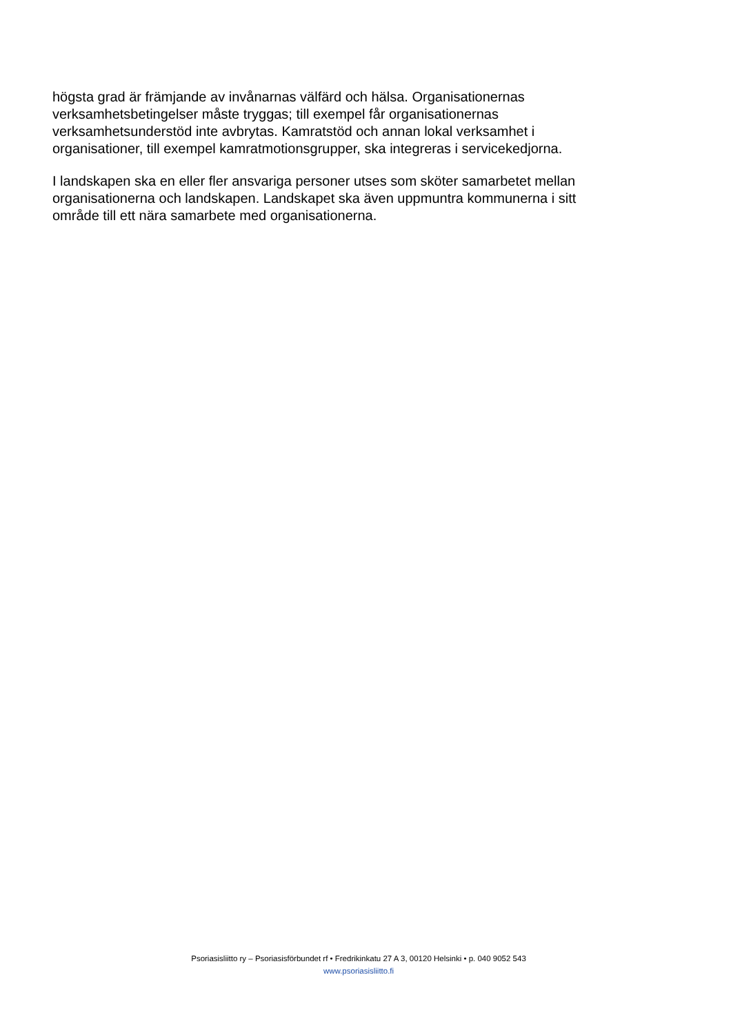högsta grad är främjande av invånarnas välfärd och hälsa. Organisationernas
verksamhetsbetingelser måste tryggas; till exempel får organisationernas
verksamhetsunderstöd inte avbrytas. Kamratstöd och annan lokal verksamhet i
organisationer, till exempel kamratmotionsgrupper, ska integreras i servicekedjorna.
I landskapen ska en eller fler ansvariga personer utses som sköter samarbetet mellan
organisationerna och landskapen. Landskapet ska även uppmuntra kommunerna i sitt
område till ett nära samarbete med organisationerna.
Psoriasisliitto ry – Psoriasisförbundet rf • Fredrikinkatu 27 A 3, 00120 Helsinki • p. 040 9052 543
www.psoriasisliitto.fi